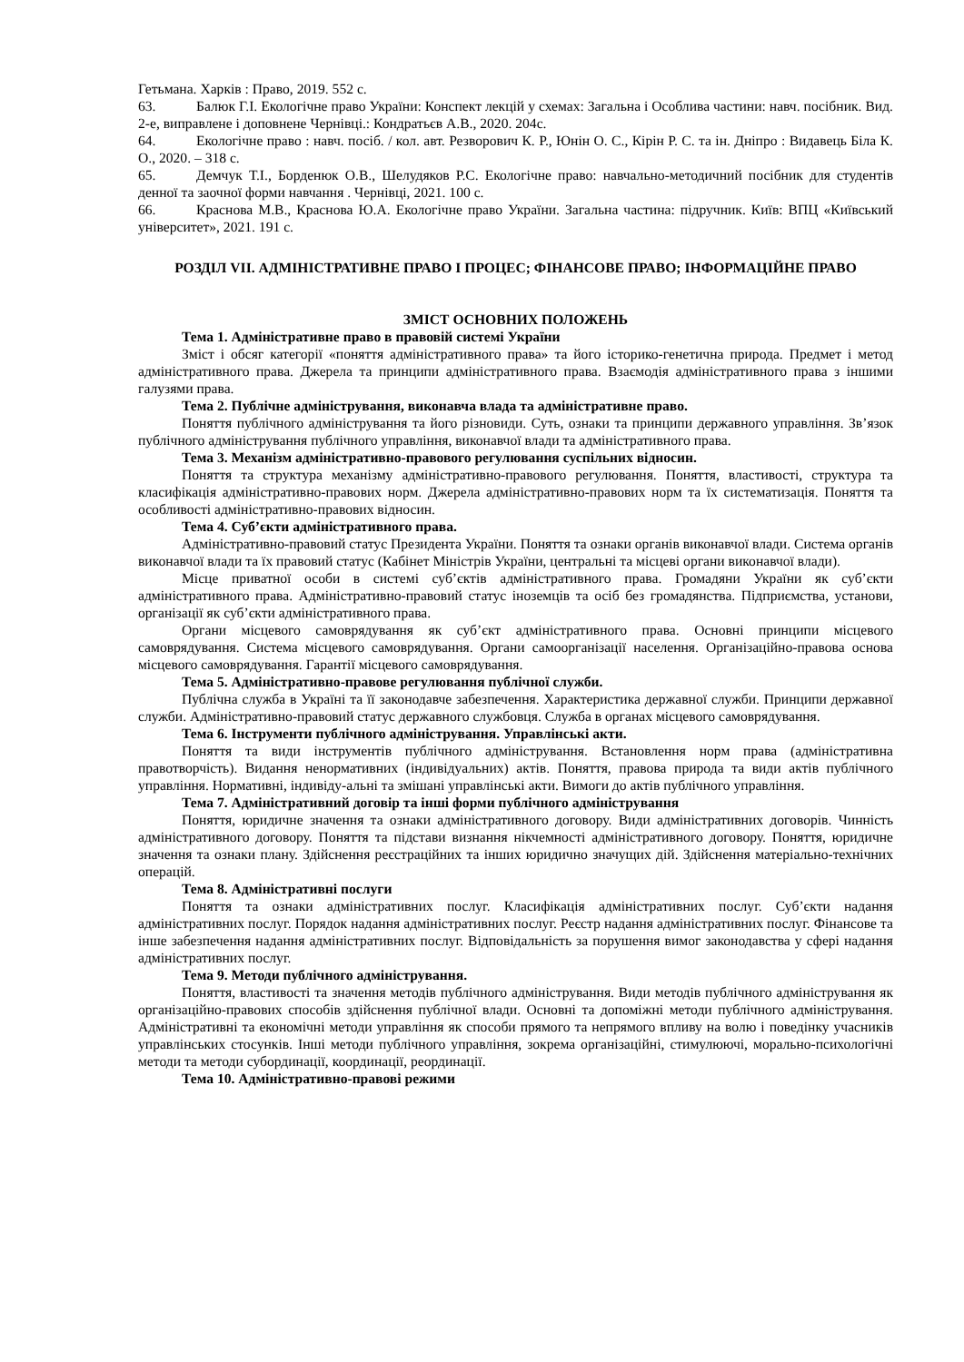Гетьмана. Харків : Право, 2019. 552 с.
63. Балюк Г.І. Екологічне право України: Конспект лекцій у схемах: Загальна і Особлива частини: навч. посібник. Вид. 2-е, виправлене і доповнене Чернівці.: Кондратьєв А.В., 2020. 204с.
64. Екологічне право : навч. посіб. / кол. авт. Резворович К. Р., Юнін О. С., Кірін Р. С. та ін. Дніпро : Видавець Біла К. О., 2020. – 318 с.
65. Демчук Т.І., Борденюк О.В., Шелудяков Р.С. Екологічне право: навчально-методичний посібник для студентів денної та заочної форми навчання . Чернівці, 2021. 100 с.
66. Краснова М.В., Краснова Ю.А. Екологічне право України. Загальна частина: підручник. Київ: ВПЦ «Київський університет», 2021. 191 с.
РОЗДІЛ VII. АДМІНІСТРАТИВНЕ ПРАВО І ПРОЦЕС; ФІНАНСОВЕ ПРАВО; ІНФОРМАЦІЙНЕ ПРАВО
ЗМІСТ ОСНОВНИХ ПОЛОЖЕНЬ
Тема 1. Адміністративне право в правовій системі України
Зміст і обсяг категорії «поняття адміністративного права» та його історико-генетична природа. Предмет і метод адміністративного права. Джерела та принципи адміністративного права. Взаємодія адміністративного права з іншими галузями права.
Тема 2. Публічне адміністрування, виконавча влада та адміністративне право.
Поняття публічного адміністрування та його різновиди. Суть, ознаки та принципи державного управління. Зв’язок публічного адміністрування публічного управління, виконавчої влади та адміністративного права.
Тема 3. Механізм адміністративно-правового регулювання суспільних відносин.
Поняття та структура механізму адміністративно-правового регулювання. Поняття, властивості, структура та класифікація адміністративно-правових норм. Джерела адміністративно-правових норм та їх систематизація. Поняття та особливості адміністративно-правових відносин.
Тема 4. Суб’єкти адміністративного права.
Адміністративно-правовий статус Президента України. Поняття та ознаки органів виконавчої влади. Система органів виконавчої влади та їх правовий статус (Кабінет Міністрів України, центральні та місцеві органи виконавчої влади).
Місце приватної особи в системі суб’єктів адміністративного права. Громадяни України як суб’єкти адміністративного права. Адміністративно-правовий статус іноземців та осіб без громадянства. Підприємства, установи, організації як суб’єкти адміністративного права.
Органи місцевого самоврядування як суб’єкт адміністративного права. Основні принципи місцевого самоврядування. Система місцевого самоврядування. Органи самоорганізації населення. Організаційно-правова основа місцевого самоврядування. Гарантії місцевого самоврядування.
Тема 5. Адміністративно-правове регулювання публічної служби.
Публічна служба в Україні та її законодавче забезпечення. Характеристика державної служби. Принципи державної служби. Адміністративно-правовий статус державного службовця. Служба в органах місцевого самоврядування.
Тема 6. Інструменти публічного адміністрування. Управлінські акти.
Поняття та види інструментів публічного адміністрування. Встановлення норм права (адміністративна правотворчість). Видання ненормативних (індивідуальних) актів. Поняття, правова природа та види актів публічного управління. Нормативні, індивіду-альні та змішані управлінські акти. Вимоги до актів публічного управління.
Тема 7. Адміністративний договір та інші форми публічного адміністрування
Поняття, юридичне значення та ознаки адміністративного договору. Види адміністративних договорів. Чинність адміністративного договору. Поняття та підстави визнання нікчемності адміністративного договору. Поняття, юридичне значення та ознаки плану. Здійснення реєстраційних та інших юридично значущих дій. Здійснення матеріально-технічних операцій.
Тема 8. Адміністративні послуги
Поняття та ознаки адміністративних послуг. Класифікація адміністративних послуг. Суб’єкти надання адміністративних послуг. Порядок надання адміністративних послуг. Реєстр надання адміністративних послуг. Фінансове та інше забезпечення надання адміністративних послуг. Відповідальність за порушення вимог законодавства у сфері надання адміністративних послуг.
Тема 9. Методи публічного адміністрування.
Поняття, властивості та значення методів публічного адміністрування. Види методів публічного адміністрування як організаційно-правових способів здійснення публічної влади. Основні та допоміжні методи публічного адміністрування. Адміністративні та економічні методи управління як способи прямого та непрямого впливу на волю і поведінку учасників управлінських стосунків. Інші методи публічного управління, зокрема організаційні, стимулюючі, морально-психологічні методи та методи субординації, координації, реординації.
Тема 10. Адміністративно-правові режими